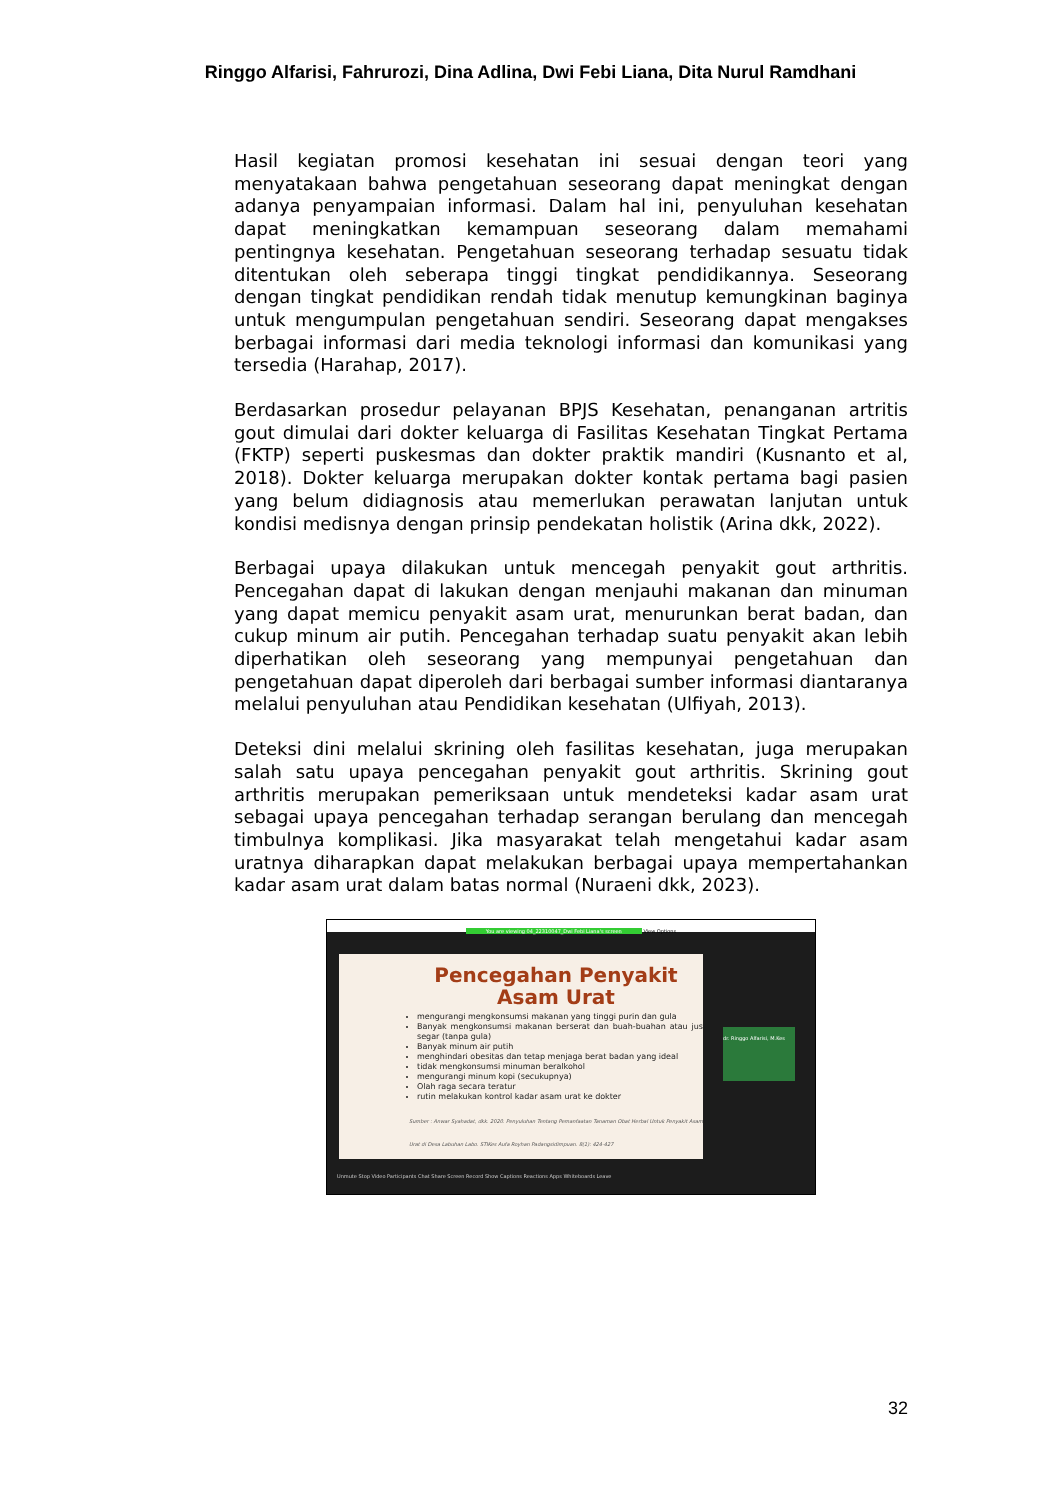Ringgo Alfarisi, Fahrurozi, Dina Adlina, Dwi Febi Liana, Dita Nurul Ramdhani
Hasil kegiatan promosi kesehatan ini sesuai dengan teori yang menyatakaan bahwa pengetahuan seseorang dapat meningkat dengan adanya penyampaian informasi. Dalam hal ini, penyuluhan kesehatan dapat meningkatkan kemampuan seseorang dalam memahami pentingnya kesehatan. Pengetahuan seseorang terhadap sesuatu tidak ditentukan oleh seberapa tinggi tingkat pendidikannya. Seseorang dengan tingkat pendidikan rendah tidak menutup kemungkinan baginya untuk mengumpulan pengetahuan sendiri. Seseorang dapat mengakses berbagai informasi dari media teknologi informasi dan komunikasi yang tersedia (Harahap, 2017).
Berdasarkan prosedur pelayanan BPJS Kesehatan, penanganan artritis gout dimulai dari dokter keluarga di Fasilitas Kesehatan Tingkat Pertama (FKTP) seperti puskesmas dan dokter praktik mandiri (Kusnanto et al, 2018). Dokter keluarga merupakan dokter kontak pertama bagi pasien yang belum didiagnosis atau memerlukan perawatan lanjutan untuk kondisi medisnya dengan prinsip pendekatan holistik (Arina dkk, 2022).
Berbagai upaya dilakukan untuk mencegah penyakit gout arthritis. Pencegahan dapat di lakukan dengan menjauhi makanan dan minuman yang dapat memicu penyakit asam urat, menurunkan berat badan, dan cukup minum air putih. Pencegahan terhadap suatu penyakit akan lebih diperhatikan oleh seseorang yang mempunyai pengetahuan dan pengetahuan dapat diperoleh dari berbagai sumber informasi diantaranya melalui penyuluhan atau Pendidikan kesehatan (Ulfiyah, 2013).
Deteksi dini melalui skrining oleh fasilitas kesehatan, juga merupakan salah satu upaya pencegahan penyakit gout arthritis. Skrining gout arthritis merupakan pemeriksaan untuk mendeteksi kadar asam urat sebagai upaya pencegahan terhadap serangan berulang dan mencegah timbulnya komplikasi. Jika masyarakat telah mengetahui kadar asam uratnya diharapkan dapat melakukan berbagai upaya mempertahankan kadar asam urat dalam batas normal (Nuraeni dkk, 2023).
You are viewing 04_22310047_Dwi Febi Liana's screen View Options
Pencegahan Penyakit Asam Urat
mengurangi mengkonsumsi makanan yang tinggi purin dan gula
Banyak mengkonsumsi makanan berserat dan buah-buahan atau jus segar (tanpa gula)
Banyak minum air putih
menghindari obesitas dan tetap menjaga berat badan yang ideal
tidak mengkonsumsi minuman beralkohol
mengurangi minum kopi (secukupnya)
Olah raga secara teratur
rutin melakukan kontrol kadar asam urat ke dokter
Sumber : Anwar Syahadat, dkk. 2020. Penyuluhan Tentang Pemanfaatan Tanaman Obat Herbal Untuk Penyakit Asam Urat di Desa Labuhan Labo. STIKes Aufa Royhan Padangsidimpuan. 8(1): 424-427
dr. Ringgo Alfarisi, M.Kes
Unmute Stop Video Participants Chat Share Screen Record Show Captions Reactions Apps Whiteboards Leave
32